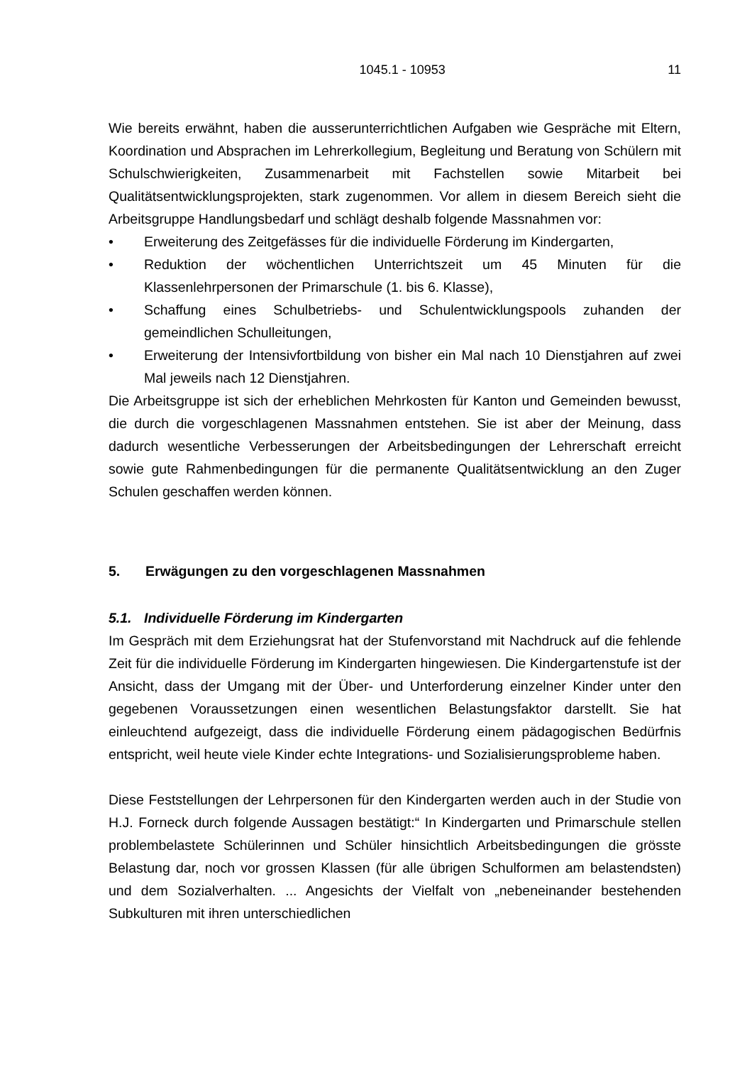1045.1 - 10953 11
Wie bereits erwähnt, haben die ausserunterrichtlichen Aufgaben wie Gespräche mit Eltern, Koordination und Absprachen im Lehrerkollegium, Begleitung und Beratung von Schülern mit Schulschwierigkeiten, Zusammenarbeit mit Fachstellen sowie Mitarbeit bei Qualitätsentwicklungsprojekten, stark zugenommen. Vor allem in diesem Bereich sieht die Arbeitsgruppe Handlungsbedarf und schlägt deshalb folgende Massnahmen vor:
• Erweiterung des Zeitgefässes für die individuelle Förderung im Kindergarten,
• Reduktion der wöchentlichen Unterrichtszeit um 45 Minuten für die Klassenlehrpersonen der Primarschule (1. bis 6. Klasse),
• Schaffung eines Schulbetriebs- und Schulentwicklungspools zuhanden der gemeindlichen Schulleitungen,
• Erweiterung der Intensivfortbildung von bisher ein Mal nach 10 Dienstjahren auf zwei Mal jeweils nach 12 Dienstjahren.
Die Arbeitsgruppe ist sich der erheblichen Mehrkosten für Kanton und Gemeinden bewusst, die durch die vorgeschlagenen Massnahmen entstehen. Sie ist aber der Meinung, dass dadurch wesentliche Verbesserungen der Arbeitsbedingungen der Lehrerschaft erreicht sowie gute Rahmenbedingungen für die permanente Qualitätsentwicklung an den Zuger Schulen geschaffen werden können.
5. Erwägungen zu den vorgeschlagenen Massnahmen
5.1. Individuelle Förderung im Kindergarten
Im Gespräch mit dem Erziehungsrat hat der Stufenvorstand mit Nachdruck auf die fehlende Zeit für die individuelle Förderung im Kindergarten hingewiesen. Die Kindergartenstufe ist der Ansicht, dass der Umgang mit der Über- und Unterforderung einzelner Kinder unter den gegebenen Voraussetzungen einen wesentlichen Belastungsfaktor darstellt. Sie hat einleuchtend aufgezeigt, dass die individuelle Förderung einem pädagogischen Bedürfnis entspricht, weil heute viele Kinder echte Integrations- und Sozialisierungsprobleme haben.
Diese Feststellungen der Lehrpersonen für den Kindergarten werden auch in der Studie von H.J. Forneck durch folgende Aussagen bestätigt:“ In Kindergarten und Primarschule stellen problembelastete Schülerinnen und Schüler hinsichtlich Arbeitsbedingungen die grösste Belastung dar, noch vor grossen Klassen (für alle übrigen Schulformen am belastendsten) und dem Sozialverhalten. ... Angesichts der Vielfalt von „nebeneinander bestehenden Subkulturen mit ihren unterschiedlichen